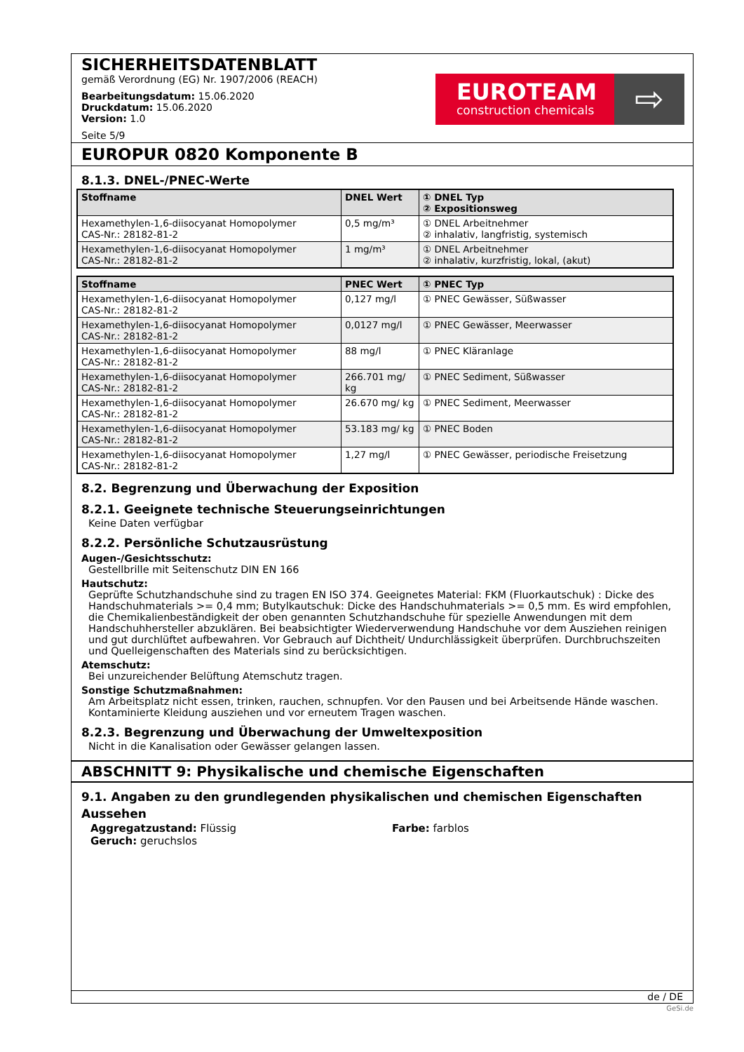SICHERHEITSDATENBLATT
gemäß Verordnung (EG) Nr. 1907/2006 (REACH)
Bearbeitungsdatum: 15.06.2020
Druckdatum: 15.06.2020
Version: 1.0
Seite 5/9
EUROTEAM
construction chemicals
⇨
EUROPUR 0820 Komponente B
8.1.3. DNEL-/PNEC-Werte
| Stoffname | DNEL Wert | ① DNEL Typ ② Expositionsweg |
| --- | --- | --- |
| Hexamethylen-1,6-diisocyanat Homopolymer CAS-Nr.: 28182-81-2 | 0,5 mg/m³ | ① DNEL Arbeitnehmer ② inhalativ, langfristig, systemisch |
| Hexamethylen-1,6-diisocyanat Homopolymer CAS-Nr.: 28182-81-2 | 1 mg/m³ | ① DNEL Arbeitnehmer ② inhalativ, kurzfristig, lokal, (akut) |
| Stoffname | PNEC Wert | ① PNEC Typ |
| --- | --- | --- |
| Hexamethylen-1,6-diisocyanat Homopolymer CAS-Nr.: 28182-81-2 | 0,127 mg/l | ① PNEC Gewässer, Süßwasser |
| Hexamethylen-1,6-diisocyanat Homopolymer CAS-Nr.: 28182-81-2 | 0,0127 mg/l | ① PNEC Gewässer, Meerwasser |
| Hexamethylen-1,6-diisocyanat Homopolymer CAS-Nr.: 28182-81-2 | 88 mg/l | ① PNEC Kläranlage |
| Hexamethylen-1,6-diisocyanat Homopolymer CAS-Nr.: 28182-81-2 | 266.701 mg/ kg | ① PNEC Sediment, Süßwasser |
| Hexamethylen-1,6-diisocyanat Homopolymer CAS-Nr.: 28182-81-2 | 26.670 mg/ kg | ① PNEC Sediment, Meerwasser |
| Hexamethylen-1,6-diisocyanat Homopolymer CAS-Nr.: 28182-81-2 | 53.183 mg/ kg | ① PNEC Boden |
| Hexamethylen-1,6-diisocyanat Homopolymer CAS-Nr.: 28182-81-2 | 1,27 mg/l | ① PNEC Gewässer, periodische Freisetzung |
8.2. Begrenzung und Überwachung der Exposition
8.2.1. Geeignete technische Steuerungseinrichtungen
Keine Daten verfügbar
8.2.2. Persönliche Schutzausrüstung
Augen-/Gesichtsschutz:
Gestellbrille mit Seitenschutz DIN EN 166
Hautschutz:
Geprüfte Schutzhandschuhe sind zu tragen EN ISO 374. Geeignetes Material: FKM (Fluorkautschuk) : Dicke des Handschuhmaterials >= 0,4 mm; Butylkautschuk: Dicke des Handschuhmaterials >= 0,5 mm. Es wird empfohlen, die Chemikalienbeständigkeit der oben genannten Schutzhandschuhe für spezielle Anwendungen mit dem Handschuhhersteller abzuklären. Bei beabsichtigter Wiederverwendung Handschuhe vor dem Ausziehen reinigen und gut durchlüftet aufbewahren. Vor Gebrauch auf Dichtheit/ Undurchlässigkeit überprüfen. Durchbruchszeiten und Quelleigenschaften des Materials sind zu berücksichtigen.
Atemschutz:
Bei unzureichender Belüftung Atemschutz tragen.
Sonstige Schutzmaßnahmen:
Am Arbeitsplatz nicht essen, trinken, rauchen, schnupfen. Vor den Pausen und bei Arbeitsende Hände waschen. Kontaminierte Kleidung ausziehen und vor erneutem Tragen waschen.
8.2.3. Begrenzung und Überwachung der Umweltexposition
Nicht in die Kanalisation oder Gewässer gelangen lassen.
ABSCHNITT 9: Physikalische und chemische Eigenschaften
9.1. Angaben zu den grundlegenden physikalischen und chemischen Eigenschaften
Aussehen
Aggregatzustand: Flüssig Farbe: farblos
Geruch: geruchslos
de / DE
GeSi.de